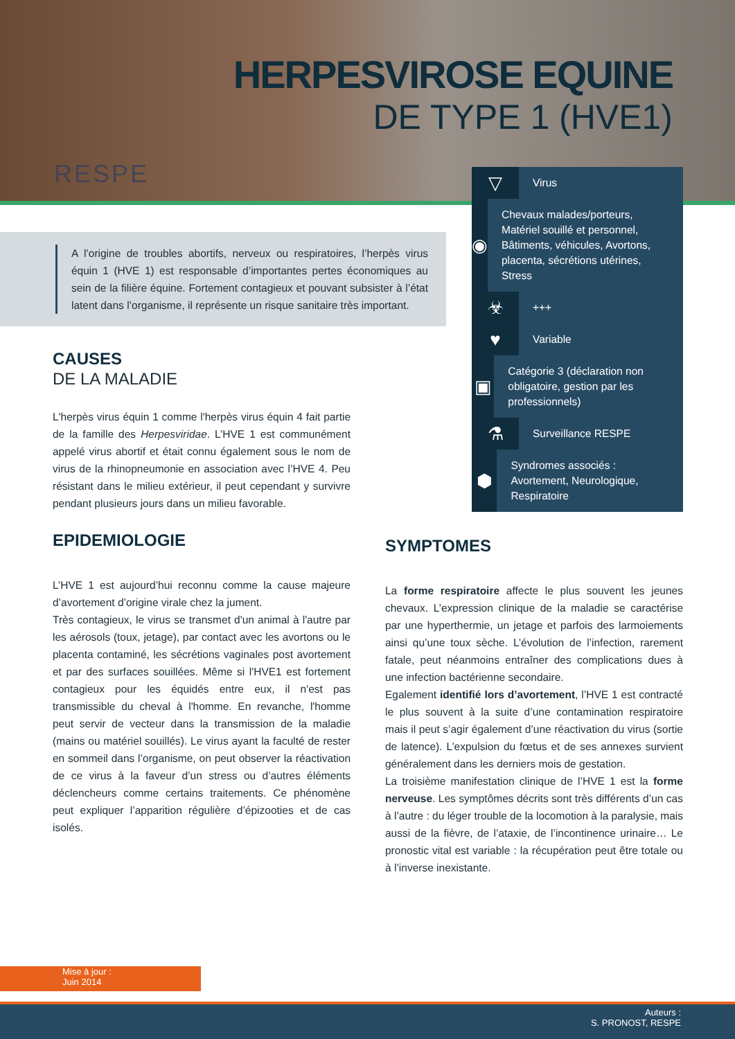HERPESVIROSE EQUINE
DE TYPE 1 (HVE1)
RESPE
A l’origine de troubles abortifs, nerveux ou respiratoires, l’herpès virus équin 1 (HVE 1) est responsable d’importantes pertes économiques au sein de la filière équine. Fortement contagieux et pouvant subsister à l’état latent dans l’organisme, il représente un risque sanitaire très important.
▽
Virus
◉
Chevaux malades/porteurs, Matériel souillé et personnel, Bâtiments, véhicules, Avortons, placenta, sécrétions utérines, Stress
☣
+++
♥
Variable
▣
Catégorie 3 (déclaration non obligatoire, gestion par les professionnels)
⚗
Surveillance RESPE
⬢
Syndromes associés : Avortement, Neurologique, Respiratoire
CAUSES
DE LA MALADIE
L'herpès virus équin 1 comme l'herpès virus équin 4 fait partie de la famille des Herpesviridae. L’HVE 1 est communément appelé virus abortif et était connu également sous le nom de virus de la rhinopneumonie en association avec l’HVE 4. Peu résistant dans le milieu extérieur, il peut cependant y survivre pendant plusieurs jours dans un milieu favorable.
EPIDEMIOLOGIE
L’HVE 1 est aujourd’hui reconnu comme la cause majeure d’avortement d’origine virale chez la jument.
Très contagieux, le virus se transmet d'un animal à l'autre par les aérosols (toux, jetage), par contact avec les avortons ou le placenta contaminé, les sécrétions vaginales post avortement et par des surfaces souillées. Même si l'HVE1 est fortement contagieux pour les équidés entre eux, il n'est pas transmissible du cheval à l'homme. En revanche, l'homme peut servir de vecteur dans la transmission de la maladie (mains ou matériel souillés). Le virus ayant la faculté de rester en sommeil dans l’organisme, on peut observer la réactivation de ce virus à la faveur d’un stress ou d’autres éléments déclencheurs comme certains traitements. Ce phénomène peut expliquer l’apparition régulière d’épizooties et de cas isolés.
SYMPTOMES
La forme respiratoire affecte le plus souvent les jeunes chevaux. L’expression clinique de la maladie se caractérise par une hyperthermie, un jetage et parfois des larmoiements ainsi qu’une toux sèche. L’évolution de l’infection, rarement fatale, peut néanmoins entraîner des complications dues à une infection bactérienne secondaire.
Egalement identifié lors d’avortement, l’HVE 1 est contracté le plus souvent à la suite d’une contamination respiratoire mais il peut s’agir également d’une réactivation du virus (sortie de latence). L’expulsion du fœtus et de ses annexes survient généralement dans les derniers mois de gestation.
La troisième manifestation clinique de l’HVE 1 est la forme nerveuse. Les symptômes décrits sont très différents d’un cas à l’autre : du léger trouble de la locomotion à la paralysie, mais aussi de la fièvre, de l’ataxie, de l’incontinence urinaire… Le pronostic vital est variable : la récupération peut être totale ou à l’inverse inexistante.
Mise à jour :
Juin 2014
Auteurs :
S. PRONOST, RESPE